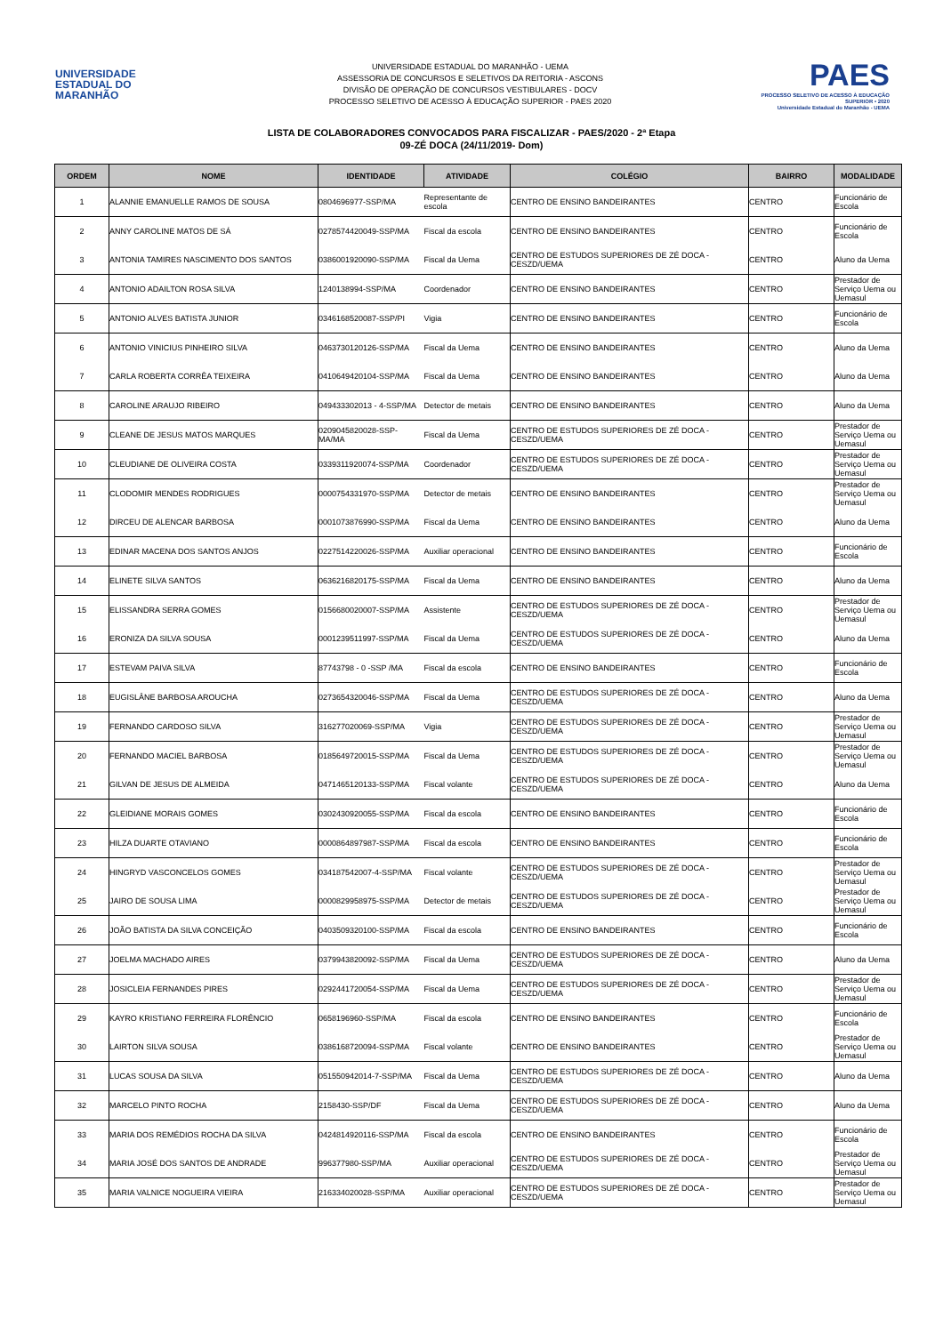UNIVERSIDADE
ESTADUAL DO
MARANHÃO
UNIVERSIDADE ESTADUAL DO MARANHÃO - UEMA
ASSESSORIA DE CONCURSOS E SELETIVOS DA REITORIA - ASCONS
DIVISÃO DE OPERAÇÃO DE CONCURSOS VESTIBULARES - DOCV
PROCESSO SELETIVO DE ACESSO À EDUCAÇÃO SUPERIOR - PAES 2020
PAES
PROCESSO SELETIVO DE ACESSO À EDUCAÇÃO SUPERIOR • 2020
Universidade Estadual do Maranhão - UEMA
LISTA DE COLABORADORES CONVOCADOS PARA FISCALIZAR - PAES/2020 - 2ª Etapa
09-ZÉ DOCA (24/11/2019- Dom)
| ORDEM | NOME | IDENTIDADE | ATIVIDADE | COLÉGIO | BAIRRO | MODALIDADE |
| --- | --- | --- | --- | --- | --- | --- |
| 1 | ALANNIE EMANUELLE RAMOS DE SOUSA | 0804696977-SSP/MA | Representante de escola | CENTRO DE ENSINO BANDEIRANTES | CENTRO | Funcionário de Escola |
| 2 | ANNY CAROLINE MATOS DE SÁ | 0278574420049-SSP/MA | Fiscal da escola | CENTRO DE ENSINO BANDEIRANTES | CENTRO | Funcionário de Escola |
| 3 | ANTONIA TAMIRES NASCIMENTO DOS SANTOS | 0386001920090-SSP/MA | Fiscal da Uema | CENTRO DE ESTUDOS SUPERIORES DE ZÉ DOCA - CESZD/UEMA | CENTRO | Aluno da Uema |
| 4 | ANTONIO ADAILTON ROSA SILVA | 1240138994-SSP/MA | Coordenador | CENTRO DE ENSINO BANDEIRANTES | CENTRO | Prestador de Serviço Uema ou Uemasul |
| 5 | ANTONIO ALVES BATISTA JUNIOR | 0346168520087-SSP/PI | Vigia | CENTRO DE ENSINO BANDEIRANTES | CENTRO | Funcionário de Escola |
| 6 | ANTONIO VINICIUS PINHEIRO SILVA | 0463730120126-SSP/MA | Fiscal da Uema | CENTRO DE ENSINO BANDEIRANTES | CENTRO | Aluno da Uema |
| 7 | CARLA ROBERTA CORRÊA TEIXEIRA | 0410649420104-SSP/MA | Fiscal da Uema | CENTRO DE ENSINO BANDEIRANTES | CENTRO | Aluno da Uema |
| 8 | CAROLINE ARAUJO RIBEIRO | 049433302013 - 4-SSP/MA | Detector de metais | CENTRO DE ENSINO BANDEIRANTES | CENTRO | Aluno da Uema |
| 9 | CLEANE DE JESUS MATOS MARQUES | 0209045820028-SSP-MA/MA | Fiscal da Uema | CENTRO DE ESTUDOS SUPERIORES DE ZÉ DOCA - CESZD/UEMA | CENTRO | Prestador de Serviço Uema ou Uemasul |
| 10 | CLEUDIANE DE OLIVEIRA COSTA | 0339311920074-SSP/MA | Coordenador | CENTRO DE ESTUDOS SUPERIORES DE ZÉ DOCA - CESZD/UEMA | CENTRO | Prestador de Serviço Uema ou Uemasul |
| 11 | CLODOMIR MENDES RODRIGUES | 0000754331970-SSP/MA | Detector de metais | CENTRO DE ENSINO BANDEIRANTES | CENTRO | Prestador de Serviço Uema ou Uemasul |
| 12 | DIRCEU DE ALENCAR BARBOSA | 0001073876990-SSP/MA | Fiscal da Uema | CENTRO DE ENSINO BANDEIRANTES | CENTRO | Aluno da Uema |
| 13 | EDINAR MACENA DOS SANTOS ANJOS | 0227514220026-SSP/MA | Auxiliar operacional | CENTRO DE ENSINO BANDEIRANTES | CENTRO | Funcionário de Escola |
| 14 | ELINETE SILVA SANTOS | 0636216820175-SSP/MA | Fiscal da Uema | CENTRO DE ENSINO BANDEIRANTES | CENTRO | Aluno da Uema |
| 15 | ELISSANDRA SERRA GOMES | 0156680020007-SSP/MA | Assistente | CENTRO DE ESTUDOS SUPERIORES DE ZÉ DOCA - CESZD/UEMA | CENTRO | Prestador de Serviço Uema ou Uemasul |
| 16 | ERONIZA DA SILVA SOUSA | 0001239511997-SSP/MA | Fiscal da Uema | CENTRO DE ESTUDOS SUPERIORES DE ZÉ DOCA - CESZD/UEMA | CENTRO | Aluno da Uema |
| 17 | ESTEVAM PAIVA SILVA | 87743798 - 0 -SSP /MA | Fiscal da escola | CENTRO DE ENSINO BANDEIRANTES | CENTRO | Funcionário de Escola |
| 18 | EUGISLÂNE BARBOSA AROUCHA | 0273654320046-SSP/MA | Fiscal da Uema | CENTRO DE ESTUDOS SUPERIORES DE ZÉ DOCA - CESZD/UEMA | CENTRO | Aluno da Uema |
| 19 | FERNANDO CARDOSO SILVA | 316277020069-SSP/MA | Vigia | CENTRO DE ESTUDOS SUPERIORES DE ZÉ DOCA - CESZD/UEMA | CENTRO | Prestador de Serviço Uema ou Uemasul |
| 20 | FERNANDO MACIEL BARBOSA | 0185649720015-SSP/MA | Fiscal da Uema | CENTRO DE ESTUDOS SUPERIORES DE ZÉ DOCA - CESZD/UEMA | CENTRO | Prestador de Serviço Uema ou Uemasul |
| 21 | GILVAN DE JESUS DE ALMEIDA | 0471465120133-SSP/MA | Fiscal volante | CENTRO DE ESTUDOS SUPERIORES DE ZÉ DOCA - CESZD/UEMA | CENTRO | Aluno da Uema |
| 22 | GLEIDIANE MORAIS GOMES | 0302430920055-SSP/MA | Fiscal da escola | CENTRO DE ENSINO BANDEIRANTES | CENTRO | Funcionário de Escola |
| 23 | HILZA DUARTE OTAVIANO | 0000864897987-SSP/MA | Fiscal da escola | CENTRO DE ENSINO BANDEIRANTES | CENTRO | Funcionário de Escola |
| 24 | HINGRYD VASCONCELOS GOMES | 034187542007-4-SSP/MA | Fiscal volante | CENTRO DE ESTUDOS SUPERIORES DE ZÉ DOCA - CESZD/UEMA | CENTRO | Prestador de Serviço Uema ou Uemasul |
| 25 | JAIRO DE SOUSA LIMA | 0000829958975-SSP/MA | Detector de metais | CENTRO DE ESTUDOS SUPERIORES DE ZÉ DOCA - CESZD/UEMA | CENTRO | Prestador de Serviço Uema ou Uemasul |
| 26 | JOÃO BATISTA DA SILVA CONCEIÇÃO | 0403509320100-SSP/MA | Fiscal da escola | CENTRO DE ENSINO BANDEIRANTES | CENTRO | Funcionário de Escola |
| 27 | JOELMA MACHADO AIRES | 0379943820092-SSP/MA | Fiscal da Uema | CENTRO DE ESTUDOS SUPERIORES DE ZÉ DOCA - CESZD/UEMA | CENTRO | Aluno da Uema |
| 28 | JOSICLEIA FERNANDES PIRES | 0292441720054-SSP/MA | Fiscal da Uema | CENTRO DE ESTUDOS SUPERIORES DE ZÉ DOCA - CESZD/UEMA | CENTRO | Prestador de Serviço Uema ou Uemasul |
| 29 | KAYRO KRISTIANO FERREIRA FLORÊNCIO | 0658196960-SSP/MA | Fiscal da escola | CENTRO DE ENSINO BANDEIRANTES | CENTRO | Funcionário de Escola |
| 30 | LAIRTON SILVA SOUSA | 0386168720094-SSP/MA | Fiscal volante | CENTRO DE ENSINO BANDEIRANTES | CENTRO | Prestador de Serviço Uema ou Uemasul |
| 31 | LUCAS SOUSA DA SILVA | 051550942014-7-SSP/MA | Fiscal da Uema | CENTRO DE ESTUDOS SUPERIORES DE ZÉ DOCA - CESZD/UEMA | CENTRO | Aluno da Uema |
| 32 | MARCELO PINTO ROCHA | 2158430-SSP/DF | Fiscal da Uema | CENTRO DE ESTUDOS SUPERIORES DE ZÉ DOCA - CESZD/UEMA | CENTRO | Aluno da Uema |
| 33 | MARIA DOS REMÉDIOS ROCHA DA SILVA | 0424814920116-SSP/MA | Fiscal da escola | CENTRO DE ENSINO BANDEIRANTES | CENTRO | Funcionário de Escola |
| 34 | MARIA JOSÉ DOS SANTOS DE ANDRADE | 996377980-SSP/MA | Auxiliar operacional | CENTRO DE ESTUDOS SUPERIORES DE ZÉ DOCA - CESZD/UEMA | CENTRO | Prestador de Serviço Uema ou Uemasul |
| 35 | MARIA VALNICE NOGUEIRA VIEIRA | 216334020028-SSP/MA | Auxiliar operacional | CENTRO DE ESTUDOS SUPERIORES DE ZÉ DOCA - CESZD/UEMA | CENTRO | Prestador de Serviço Uema ou Uemasul |